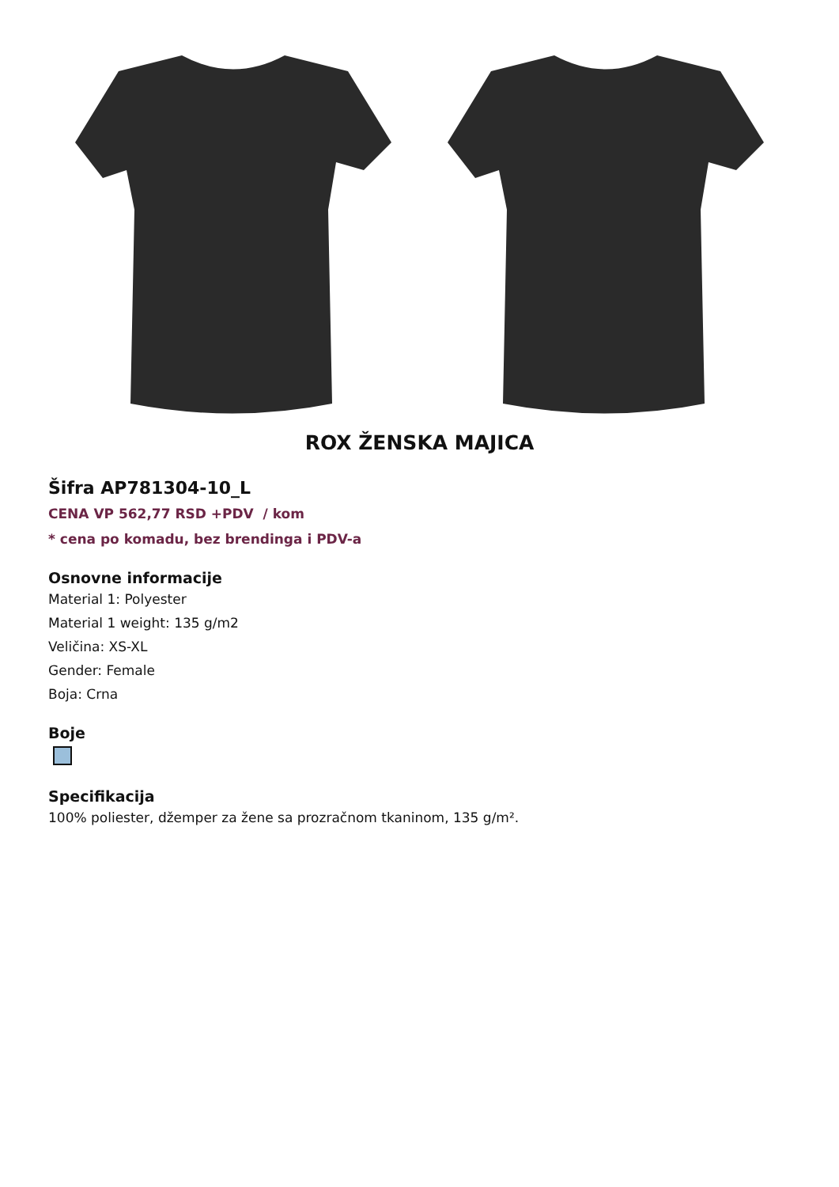ROX ŽENSKA MAJICA
Šifra AP781304-10_L
CENA VP 562,77 RSD +PDV / kom
* cena po komadu, bez brendinga i PDV-a
Osnovne informacije
Material 1: Polyester
Material 1 weight: 135 g/m2
Veličina: XS-XL
Gender: Female
Boja: Crna
Boje
Specifikacija
100% poliester, džemper za žene sa prozračnom tkaninom, 135 g/m².